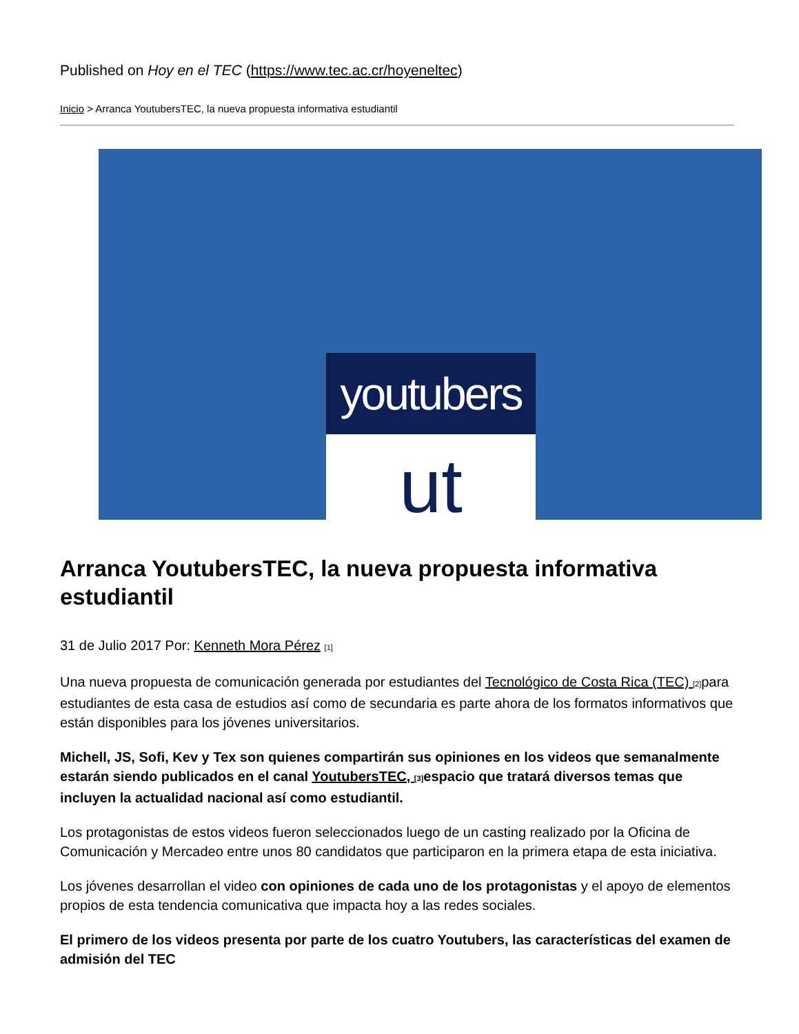Published on Hoy en el TEC (https://www.tec.ac.cr/hoyeneltec)
Inicio > Arranca YoutubersTEC, la nueva propuesta informativa estudiantil
youtubers
ut
Arranca YoutubersTEC, la nueva propuesta informativa estudiantil
31 de Julio 2017 Por: Kenneth Mora Pérez <sup>[1]</sup>
Una nueva propuesta de comunicación generada por estudiantes del Tecnológico de Costa Rica (TEC) <sup>[2]</sup>para estudiantes de esta casa de estudios así como de secundaria es parte ahora de los formatos informativos que están disponibles para los jóvenes universitarios.
Michell, JS, Sofi, Kev y Tex son quienes compartirán sus opiniones en los videos que semanalmente estarán siendo publicados en el canal YoutubersTEC, <sup>[3]</sup>espacio que tratará diversos temas que incluyen la actualidad nacional así como estudiantil.
Los protagonistas de estos videos fueron seleccionados luego de un casting realizado por la Oficina de Comunicación y Mercadeo entre unos 80 candidatos que participaron en la primera etapa de esta iniciativa.
Los jóvenes desarrollan el video con opiniones de cada uno de los protagonistas y el apoyo de elementos propios de esta tendencia comunicativa que impacta hoy a las redes sociales.
El primero de los videos presenta por parte de los cuatro Youtubers, las características del examen de admisión del TEC